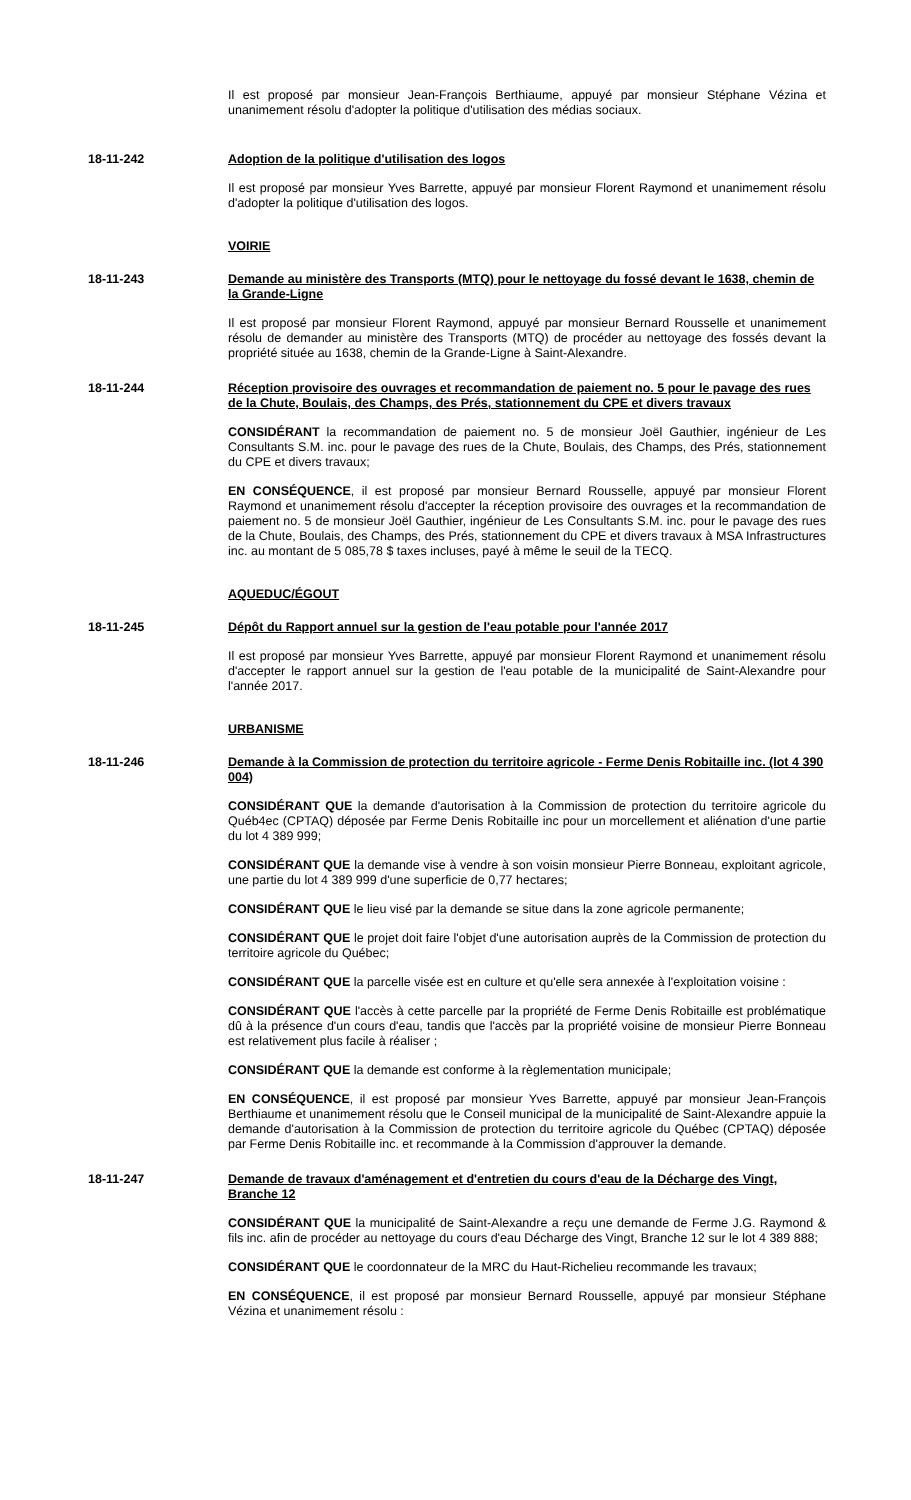Il est proposé par monsieur Jean-François Berthiaume, appuyé par monsieur Stéphane Vézina et unanimement résolu d'adopter la politique d'utilisation des médias sociaux.
18-11-242 Adoption de la politique d'utilisation des logos
Il est proposé par monsieur Yves Barrette, appuyé par monsieur Florent Raymond et unanimement résolu d'adopter la politique d'utilisation des logos.
VOIRIE
18-11-243 Demande au ministère des Transports (MTQ) pour le nettoyage du fossé devant le 1638, chemin de la Grande-Ligne
Il est proposé par monsieur Florent Raymond, appuyé par monsieur Bernard Rousselle et unanimement résolu de demander au ministère des Transports (MTQ) de procéder au nettoyage des fossés devant la propriété située au 1638, chemin de la Grande-Ligne à Saint-Alexandre.
18-11-244 Réception provisoire des ouvrages et recommandation de paiement no. 5 pour le pavage des rues de la Chute, Boulais, des Champs, des Prés, stationnement du CPE et divers travaux
CONSIDÉRANT la recommandation de paiement no. 5 de monsieur Joël Gauthier, ingénieur de Les Consultants S.M. inc. pour le pavage des rues de la Chute, Boulais, des Champs, des Prés, stationnement du CPE et divers travaux;
EN CONSÉQUENCE, il est proposé par monsieur Bernard Rousselle, appuyé par monsieur Florent Raymond et unanimement résolu d'accepter la réception provisoire des ouvrages et la recommandation de paiement no. 5 de monsieur Joël Gauthier, ingénieur de Les Consultants S.M. inc. pour le pavage des rues de la Chute, Boulais, des Champs, des Prés, stationnement du CPE et divers travaux à MSA Infrastructures inc. au montant de 5 085,78 $ taxes incluses, payé à même le seuil de la TECQ.
AQUEDUC/ÉGOUT
18-11-245 Dépôt du Rapport annuel sur la gestion de l'eau potable pour l'année 2017
Il est proposé par monsieur Yves Barrette, appuyé par monsieur Florent Raymond et unanimement résolu d'accepter le rapport annuel sur la gestion de l'eau potable de la municipalité de Saint-Alexandre pour l'année 2017.
URBANISME
18-11-246 Demande à la Commission de protection du territoire agricole - Ferme Denis Robitaille inc. (lot 4 390 004)
CONSIDÉRANT QUE la demande d'autorisation à la Commission de protection du territoire agricole du Québ4ec (CPTAQ) déposée par Ferme Denis Robitaille inc pour un morcellement et aliénation d'une partie du lot 4 389 999;
CONSIDÉRANT QUE la demande vise à vendre à son voisin monsieur Pierre Bonneau, exploitant agricole, une partie du lot 4 389 999 d'une superficie de 0,77 hectares;
CONSIDÉRANT QUE le lieu visé par la demande se situe dans la zone agricole permanente;
CONSIDÉRANT QUE le projet doit faire l'objet d'une autorisation auprès de la Commission de protection du territoire agricole du Québec;
CONSIDÉRANT QUE la parcelle visée est en culture et qu'elle sera annexée à l'exploitation voisine :
CONSIDÉRANT QUE l'accès à cette parcelle par la propriété de Ferme Denis Robitaille est problématique dû à la présence d'un cours d'eau, tandis que l'accès par la propriété voisine de monsieur Pierre Bonneau est relativement plus facile à réaliser ;
CONSIDÉRANT QUE la demande est conforme à la règlementation municipale;
EN CONSÉQUENCE, il est proposé par monsieur Yves Barrette, appuyé par monsieur Jean-François Berthiaume et unanimement résolu que le Conseil municipal de la municipalité de Saint-Alexandre appuie la demande d'autorisation à la Commission de protection du territoire agricole du Québec (CPTAQ) déposée par Ferme Denis Robitaille inc. et recommande à la Commission d'approuver la demande.
18-11-247 Demande de travaux d'aménagement et d'entretien du cours d'eau de la Décharge des Vingt, Branche 12
CONSIDÉRANT QUE la municipalité de Saint-Alexandre a reçu une demande de Ferme J.G. Raymond & fils inc. afin de procéder au nettoyage du cours d'eau Décharge des Vingt, Branche 12 sur le lot 4 389 888;
CONSIDÉRANT QUE le coordonnateur de la MRC du Haut-Richelieu recommande les travaux;
EN CONSÉQUENCE, il est proposé par monsieur Bernard Rousselle, appuyé par monsieur Stéphane Vézina et unanimement résolu :